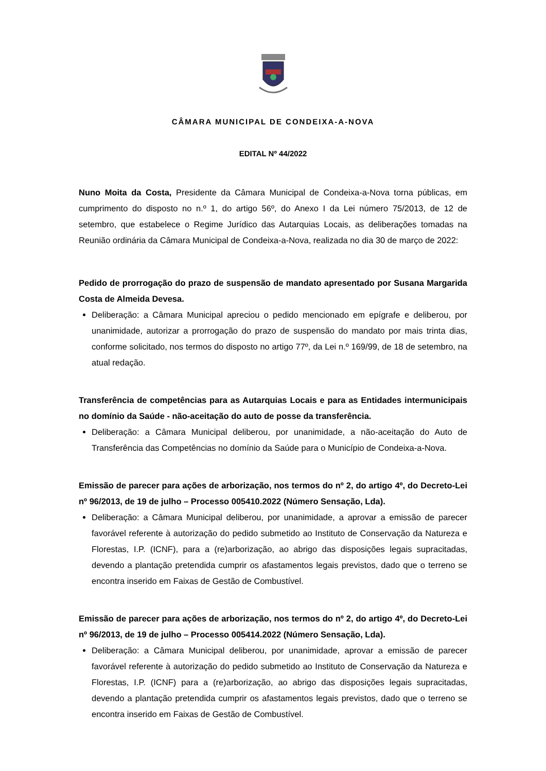CÂMARA MUNICIPAL DE CONDEIXA-A-NOVA
EDITAL Nº 44/2022
Nuno Moita da Costa, Presidente da Câmara Municipal de Condeixa-a-Nova torna públicas, em cumprimento do disposto no n.º 1, do artigo 56º, do Anexo I da Lei número 75/2013, de 12 de setembro, que estabelece o Regime Jurídico das Autarquias Locais, as deliberações tomadas na Reunião ordinária da Câmara Municipal de Condeixa-a-Nova, realizada no dia 30 de março de 2022:
Pedido de prorrogação do prazo de suspensão de mandato apresentado por Susana Margarida Costa de Almeida Devesa.
Deliberação: a Câmara Municipal apreciou o pedido mencionado em epígrafe e deliberou, por unanimidade, autorizar a prorrogação do prazo de suspensão do mandato por mais trinta dias, conforme solicitado, nos termos do disposto no artigo 77º, da Lei n.º 169/99, de 18 de setembro, na atual redação.
Transferência de competências para as Autarquias Locais e para as Entidades intermunicipais no domínio da Saúde - não-aceitação do auto de posse da transferência.
Deliberação: a Câmara Municipal deliberou, por unanimidade, a não-aceitação do Auto de Transferência das Competências no domínio da Saúde para o Município de Condeixa-a-Nova.
Emissão de parecer para ações de arborização, nos termos do nº 2, do artigo 4º, do Decreto-Lei nº 96/2013, de 19 de julho – Processo 005410.2022 (Número Sensação, Lda).
Deliberação: a Câmara Municipal deliberou, por unanimidade, a aprovar a emissão de parecer favorável referente à autorização do pedido submetido ao Instituto de Conservação da Natureza e Florestas, I.P. (ICNF), para a (re)arborização, ao abrigo das disposições legais supracitadas, devendo a plantação pretendida cumprir os afastamentos legais previstos, dado que o terreno se encontra inserido em Faixas de Gestão de Combustível.
Emissão de parecer para ações de arborização, nos termos do nº 2, do artigo 4º, do Decreto-Lei nº 96/2013, de 19 de julho – Processo 005414.2022 (Número Sensação, Lda).
Deliberação: a Câmara Municipal deliberou, por unanimidade, aprovar a emissão de parecer favorável referente à autorização do pedido submetido ao Instituto de Conservação da Natureza e Florestas, I.P. (ICNF) para a (re)arborização, ao abrigo das disposições legais supracitadas, devendo a plantação pretendida cumprir os afastamentos legais previstos, dado que o terreno se encontra inserido em Faixas de Gestão de Combustível.